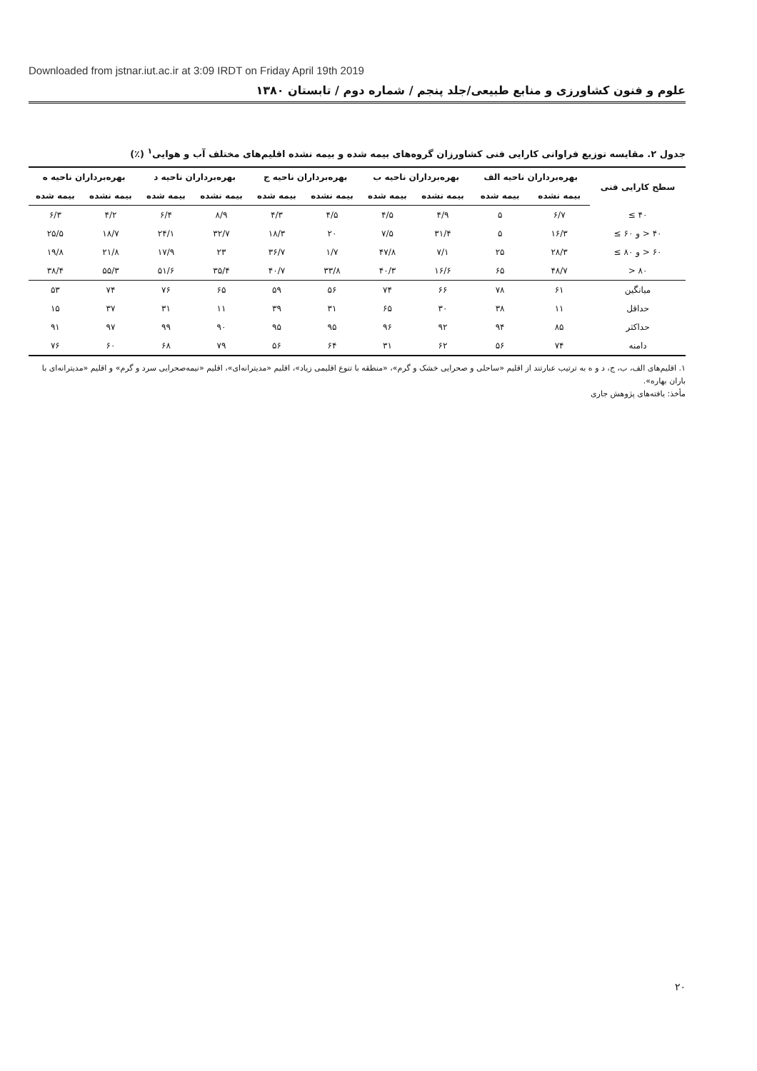Downloaded from jstnar.iut.ac.ir at 3:09 IRDT on Friday April 19th 2019
علوم و فنون کشاورزی و منابع طبیعی/جلد پنجم / شماره دوم / تابستان ۱۳۸۰
جدول ۲. مقایسه توزیع فراوانی کارایی فنی کشاورزان گروه‌های بیمه شده و بیمه نشده اقلیم‌های مختلف آب و هوایی<sup>۱</sup> (٪)
| سطح کارایی فنی | بهره‌برداران ناحیه الف | | بهره‌برداران ناحیه ب | | بهره‌برداران ناحیه ج | | بهره‌برداران ناحیه د | | بهره‌برداران ناحیه ه | |
| --- | --- | --- | --- | --- | --- | --- | --- | --- | --- | --- |
| | بیمه نشده | بیمه شده | بیمه نشده | بیمه شده | بیمه نشده | بیمه شده | بیمه نشده | بیمه شده | بیمه نشده | بیمه شده |
| ۴۰ ≥ | ۶/۷ | ۵ | ۴/۹ | ۴/۵ | ۴/۵ | ۴/۳ | ۸/۹ | ۶/۴ | ۴/۲ | ۶/۳ |
| ۴۰ < و ۶۰ ≥ | ۱۶/۳ | ۵ | ۳۱/۴ | ۷/۵ | ۲۰ | ۱۸/۳ | ۳۲/۷ | ۲۴/۱ | ۱۸/۷ | ۲۵/۵ |
| ۶۰ < و ۸۰ ≥ | ۲۸/۳ | ۲۵ | ۷/۱ | ۴۷/۸ | ۱/۷ | ۳۶/۷ | ۲۳ | ۱۷/۹ | ۲۱/۸ | ۱۹/۸ |
| ۸۰ < | ۴۸/۷ | ۶۵ | ۱۶/۶ | ۴۰/۳ | ۳۳/۸ | ۴۰/۷ | ۳۵/۴ | ۵۱/۶ | ۵۵/۳ | ۳۸/۴ |
| میانگین | ۶۱ | ۷۸ | ۶۶ | ۷۴ | ۵۶ | ۵۹ | ۶۵ | ۷۶ | ۷۴ | ۵۳ |
| حداقل | ۱۱ | ۳۸ | ۳۰ | ۶۵ | ۳۱ | ۳۹ | ۱۱ | ۳۱ | ۳۷ | ۱۵ |
| حداکثر | ۸۵ | ۹۴ | ۹۲ | ۹۶ | ۹۵ | ۹۵ | ۹۰ | ۹۹ | ۹۷ | ۹۱ |
| دامنه | ۷۴ | ۵۶ | ۶۲ | ۳۱ | ۶۴ | ۵۶ | ۷۹ | ۶۸ | ۶۰ | ۷۶ |
۱. اقلیم‌های الف، ب، ج، د و ه به ترتیب عبارتند از اقلیم «ساحلی و صحرایی خشک و گرم»، «منطقه با تنوع اقلیمی زیاد»، اقلیم «مدیترانه‌ای»، اقلیم «نیمه‌صحرایی سرد و گرم» و اقلیم «مدیترانه‌ای با باران بهاره».
مأخذ: یافته‌های پژوهش جاری
۲۰